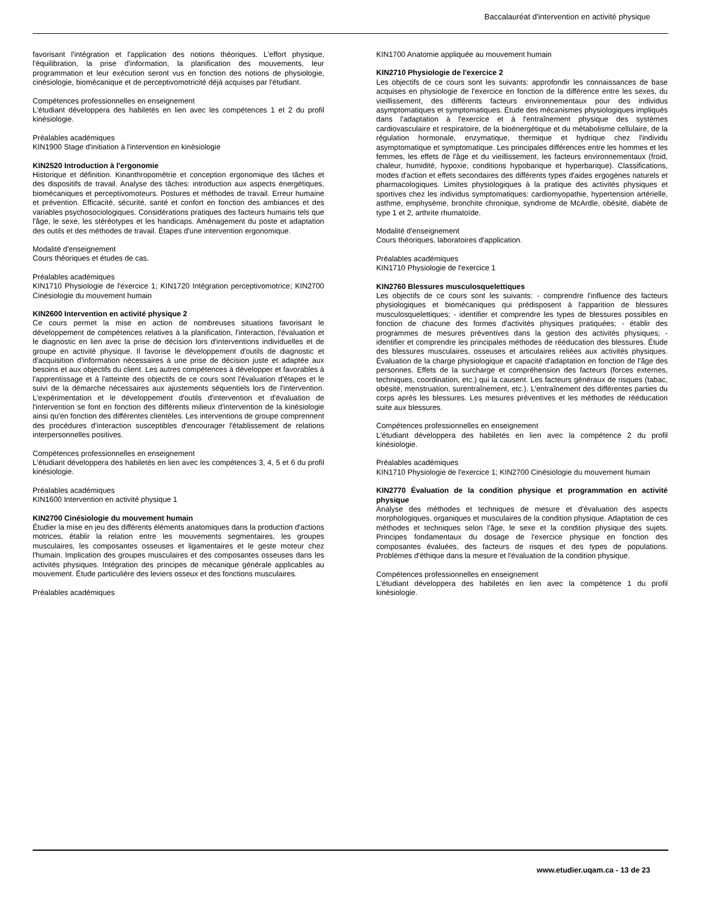Baccalauréat d'intervention en activité physique
favorisant l'intégration et l'application des notions théoriques. L'effort physique, l'équilibration, la prise d'information, la planification des mouvements, leur programmation et leur exécution seront vus en fonction des notions de physiologie, cinésiologie, biomécanique et de perceptivomotricité déjà acquises par l'étudiant.
Compétences professionnelles en enseignement
L'étudiant développera des habiletés en lien avec les compétences 1 et 2 du profil kinésiologie.
Préalables académiques
KIN1900 Stage d'initiation à l'intervention en kinésiologie
KIN2520 Introduction à l'ergonomie
Historique et définition. Kinanthropométrie et conception ergonomique des tâches et des dispositifs de travail. Analyse des tâches: introduction aux aspects énergétiques, biomécaniques et perceptivomoteurs. Postures et méthodes de travail. Erreur humaine et prévention. Efficacité, sécurité, santé et confort en fonction des ambiances et des variables psychosociologiques. Considérations pratiques des facteurs humains tels que l'âge, le sexe, les stéréotypes et les handicaps. Aménagement du poste et adaptation des outils et des méthodes de travail. Étapes d'une intervention ergonomique.
Modalité d'enseignement
Cours théoriques et études de cas.
Préalables académiques
KIN1710 Physiologie de l'exercice 1; KIN1720 Intégration perceptivomotrice; KIN2700 Cinésiologie du mouvement humain
KIN2600 Intervention en activité physique 2
Ce cours permet la mise en action de nombreuses situations favorisant le développement de compétences relatives à la planification, l'interaction, l'évaluation et le diagnostic en lien avec la prise de décision lors d'interventions individuelles et de groupe en activité physique. Il favorise le développement d'outils de diagnostic et d'acquisition d'information nécessaires à une prise de décision juste et adaptée aux besoins et aux objectifs du client. Les autres compétences à développer et favorables à l'apprentissage et à l'atteinte des objectifs de ce cours sont l'évaluation d'étapes et le suivi de la démarche nécessaires aux ajustements séquentiels lors de l'intervention. L'expérimentation et le développement d'outils d'intervention et d'évaluation de l'intervention se font en fonction des différents milieux d'intervention de la kinésiologie ainsi qu'en fonction des différentes clientèles. Les interventions de groupe comprennent des procédures d'interaction susceptibles d'encourager l'établissement de relations interpersonnelles positives.
Compétences professionnelles en enseignement
L'étudiant développera des habiletés en lien avec les compétences 3, 4, 5 et 6 du profil kinésiologie.
Préalables académiques
KIN1600 Intervention en activité physique 1
KIN2700 Cinésiologie du mouvement humain
Étudier la mise en jeu des différents éléments anatomiques dans la production d'actions motrices, établir la relation entre les mouvements segmentaires, les groupes musculaires, les composantes osseuses et ligamentaires et le geste moteur chez l'humain. Implication des groupes musculaires et des composantes osseuses dans les activités physiques. Intégration des principes de mécanique générale applicables au mouvement. Étude particulière des leviers osseux et des fonctions musculaires.
Préalables académiques
KIN1700 Anatomie appliquée au mouvement humain
KIN2710 Physiologie de l'exercice 2
Les objectifs de ce cours sont les suivants: approfondir les connaissances de base acquises en physiologie de l'exercice en fonction de la différence entre les sexes, du vieillissement, des différents facteurs environnementaux pour des individus asymptomatiques et symptomatiques. Étude des mécanismes physiologiques impliqués dans l'adaptation à l'exercice et à l'entraînement physique des systèmes cardiovasculaire et respiratoire, de la bioénergétique et du métabolisme cellulaire, de la régulation hormonale, enzymatique, thermique et hydrique chez l'individu asymptomatique et symptomatique. Les principales différences entre les hommes et les femmes, les effets de l'âge et du vieillissement, les facteurs environnementaux (froid, chaleur, humidité, hypoxie, conditions hypobarique et hyperbarique). Classifications, modes d'action et effets secondaires des différents types d'aides ergogènes naturels et pharmacologiques. Limites physiologiques à la pratique des activités physiques et sportives chez les individus symptomatiques: cardiomyopathie, hypertension artérielle, asthme, emphysème, bronchite chronique, syndrome de McArdle, obésité, diabète de type 1 et 2, arthrite rhumatoïde.
Modalité d'enseignement
Cours théoriques, laboratoires d'application.
Préalables académiques
KIN1710 Physiologie de l'exercice 1
KIN2760 Blessures musculosquelettiques
Les objectifs de ce cours sont les suivants: - comprendre l'influence des facteurs physiologiques et biomécaniques qui prédisposent à l'apparition de blessures musculosquelettiques; - identifier et comprendre les types de blessures possibles en fonction de chacune des formes d'activités physiques pratiquées; - établir des programmes de mesures préventives dans la gestion des activités physiques; - identifier et comprendre les principales méthodes de rééducation des blessures. Étude des blessures musculaires, osseuses et articulaires reliées aux activités physiques. Évaluation de la charge physiologique et capacité d'adaptation en fonction de l'âge des personnes. Effets de la surcharge et compréhension des facteurs (forces externes, techniques, coordination, etc.) qui la causent. Les facteurs généraux de risques (tabac, obésité, menstruation, surentraînement, etc.). L'entraînement des différentes parties du corps après les blessures. Les mesures préventives et les méthodes de rééducation suite aux blessures.
Compétences professionnelles en enseignement
L'étudiant développera des habiletés en lien avec la compétence 2 du profil kinésiologie.
Préalables académiques
KIN1710 Physiologie de l'exercice 1; KIN2700 Cinésiologie du mouvement humain
KIN2770 Évaluation de la condition physique et programmation en activité physique
Analyse des méthodes et techniques de mesure et d'évaluation des aspects morphologiques, organiques et musculaires de la condition physique. Adaptation de ces méthodes et techniques selon l'âge, le sexe et la condition physique des sujets. Principes fondamentaux du dosage de l'exercice physique en fonction des composantes évaluées, des facteurs de risques et des types de populations. Problèmes d'éthique dans la mesure et l'évaluation de la condition physique.
Compétences professionnelles en enseignement
L'étudiant développera des habiletés en lien avec la compétence 1 du profil kinésiologie.
www.etudier.uqam.ca - 13 de 23